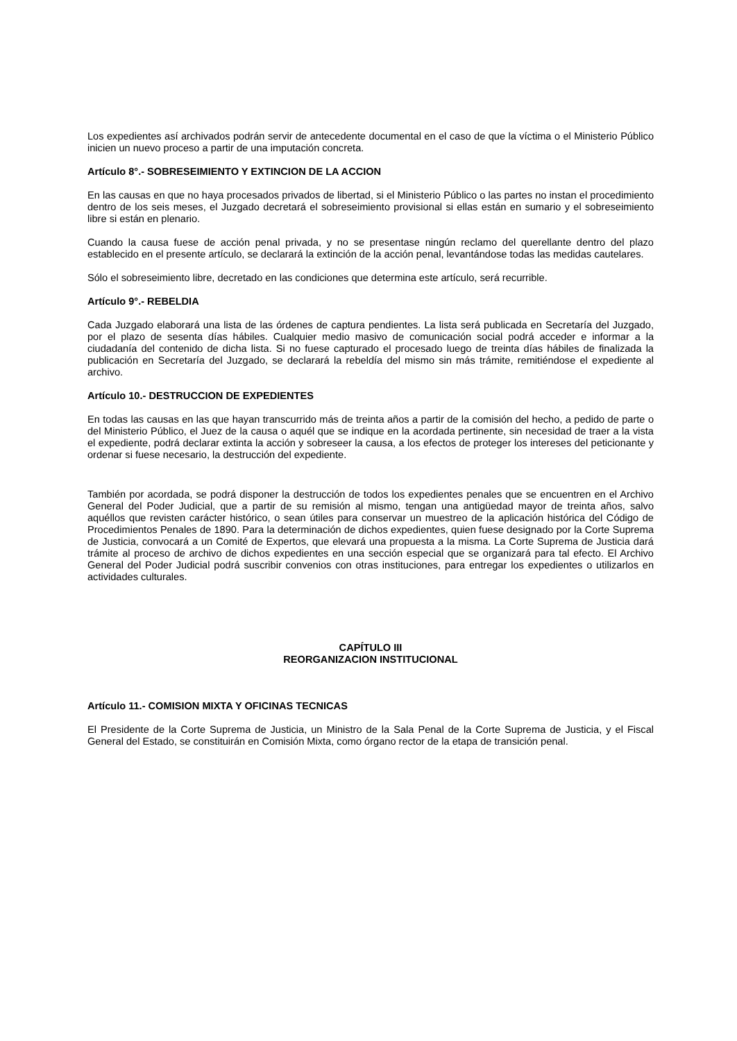Los expedientes así archivados podrán servir de antecedente documental en el caso de que la víctima o el Ministerio Público inicien un nuevo proceso a partir de una imputación concreta.
Artículo 8°.- SOBRESEIMIENTO Y EXTINCION DE LA ACCION
En las causas en que no haya procesados privados de libertad, si el Ministerio Público o las partes no instan el procedimiento dentro de los seis meses, el Juzgado decretará el sobreseimiento provisional si ellas están en sumario y el sobreseimiento libre si están en plenario.
Cuando la causa fuese de acción penal privada, y no se presentase ningún reclamo del querellante dentro del plazo establecido en el presente artículo, se declarará la extinción de la acción penal, levantándose todas las medidas cautelares.
Sólo el sobreseimiento libre, decretado en las condiciones que determina este artículo, será recurrible.
Artículo 9°.- REBELDIA
Cada Juzgado elaborará una lista de las órdenes de captura pendientes. La lista será publicada en Secretaría del Juzgado, por el plazo de sesenta días hábiles. Cualquier medio masivo de comunicación social podrá acceder e informar a la ciudadanía del contenido de dicha lista. Si no fuese capturado el procesado luego de treinta días hábiles de finalizada la publicación en Secretaría del Juzgado, se declarará la rebeldía del mismo sin más trámite, remitiéndose el expediente al archivo.
Artículo 10.- DESTRUCCION DE EXPEDIENTES
En todas las causas en las que hayan transcurrido más de treinta años a partir de la comisión del hecho, a pedido de parte o del Ministerio Público, el Juez de la causa o aquél que se indique en la acordada pertinente, sin necesidad de traer a la vista el expediente, podrá declarar extinta la acción y sobreseer la causa, a los efectos de proteger los intereses del peticionante y ordenar si fuese necesario, la destrucción del expediente.
También por acordada, se podrá disponer la destrucción de todos los expedientes penales que se encuentren en el Archivo General del Poder Judicial, que a partir de su remisión al mismo, tengan una antigüedad mayor de treinta años, salvo aquéllos que revisten carácter histórico, o sean útiles para conservar un muestreo de la aplicación histórica del Código de Procedimientos Penales de 1890. Para la determinación de dichos expedientes, quien fuese designado por la Corte Suprema de Justicia, convocará a un Comité de Expertos, que elevará una propuesta a la misma. La Corte Suprema de Justicia dará trámite al proceso de archivo de dichos expedientes en una sección especial que se organizará para tal efecto. El Archivo General del Poder Judicial podrá suscribir convenios con otras instituciones, para entregar los expedientes o utilizarlos en actividades culturales.
CAPÍTULO III
REORGANIZACION INSTITUCIONAL
Artículo 11.- COMISION MIXTA Y OFICINAS TECNICAS
El Presidente de la Corte Suprema de Justicia, un Ministro de la Sala Penal de la Corte Suprema de Justicia, y el Fiscal General del Estado, se constituirán en Comisión Mixta, como órgano rector de la etapa de transición penal.